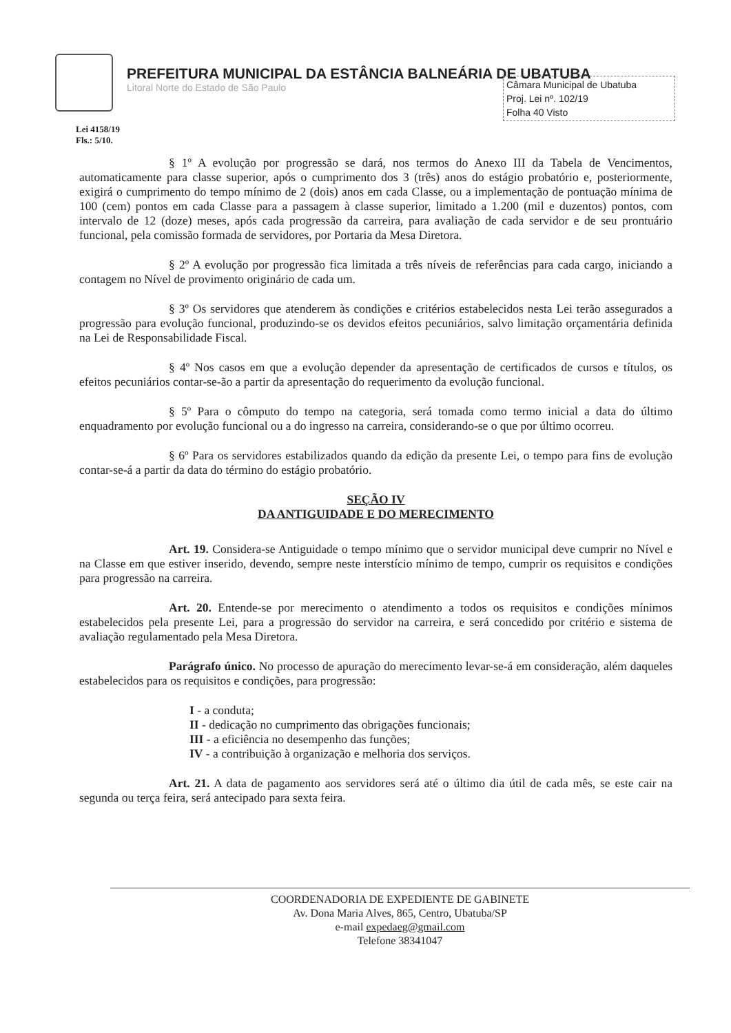PREFEITURA MUNICIPAL DA ESTÂNCIA BALNEÁRIA DE UBATUBA
Litoral Norte do Estado de São Paulo
Câmara Municipal de Ubatuba
Proj. Lei nº. 102/19
Folha 40 Visto
Lei 4158/19
Fls.: 5/10.
§ 1º A evolução por progressão se dará, nos termos do Anexo III da Tabela de Vencimentos, automaticamente para classe superior, após o cumprimento dos 3 (três) anos do estágio probatório e, posteriormente, exigirá o cumprimento do tempo mínimo de 2 (dois) anos em cada Classe, ou a implementação de pontuação mínima de 100 (cem) pontos em cada Classe para a passagem à classe superior, limitado a 1.200 (mil e duzentos) pontos, com intervalo de 12 (doze) meses, após cada progressão da carreira, para avaliação de cada servidor e de seu prontuário funcional, pela comissão formada de servidores, por Portaria da Mesa Diretora.
§ 2º A evolução por progressão fica limitada a três níveis de referências para cada cargo, iniciando a contagem no Nível de provimento originário de cada um.
§ 3º Os servidores que atenderem às condições e critérios estabelecidos nesta Lei terão assegurados a progressão para evolução funcional, produzindo-se os devidos efeitos pecuniários, salvo limitação orçamentária definida na Lei de Responsabilidade Fiscal.
§ 4º Nos casos em que a evolução depender da apresentação de certificados de cursos e títulos, os efeitos pecuniários contar-se-ão a partir da apresentação do requerimento da evolução funcional.
§ 5º Para o cômputo do tempo na categoria, será tomada como termo inicial a data do último enquadramento por evolução funcional ou a do ingresso na carreira, considerando-se o que por último ocorreu.
§ 6º Para os servidores estabilizados quando da edição da presente Lei, o tempo para fins de evolução contar-se-á a partir da data do término do estágio probatório.
SEÇÃO IV
DA ANTIGUIDADE E DO MERECIMENTO
Art. 19. Considera-se Antiguidade o tempo mínimo que o servidor municipal deve cumprir no Nível e na Classe em que estiver inserido, devendo, sempre neste interstício mínimo de tempo, cumprir os requisitos e condições para progressão na carreira.
Art. 20. Entende-se por merecimento o atendimento a todos os requisitos e condições mínimos estabelecidos pela presente Lei, para a progressão do servidor na carreira, e será concedido por critério e sistema de avaliação regulamentado pela Mesa Diretora.
Parágrafo único. No processo de apuração do merecimento levar-se-á em consideração, além daqueles estabelecidos para os requisitos e condições, para progressão:
I - a conduta;
II - dedicação no cumprimento das obrigações funcionais;
III - a eficiência no desempenho das funções;
IV - a contribuição à organização e melhoria dos serviços.
Art. 21. A data de pagamento aos servidores será até o último dia útil de cada mês, se este cair na segunda ou terça feira, será antecipado para sexta feira.
COORDENADORIA DE EXPEDIENTE DE GABINETE
Av. Dona Maria Alves, 865, Centro, Ubatuba/SP
e-mail expedaeg@gmail.com
Telefone 38341047